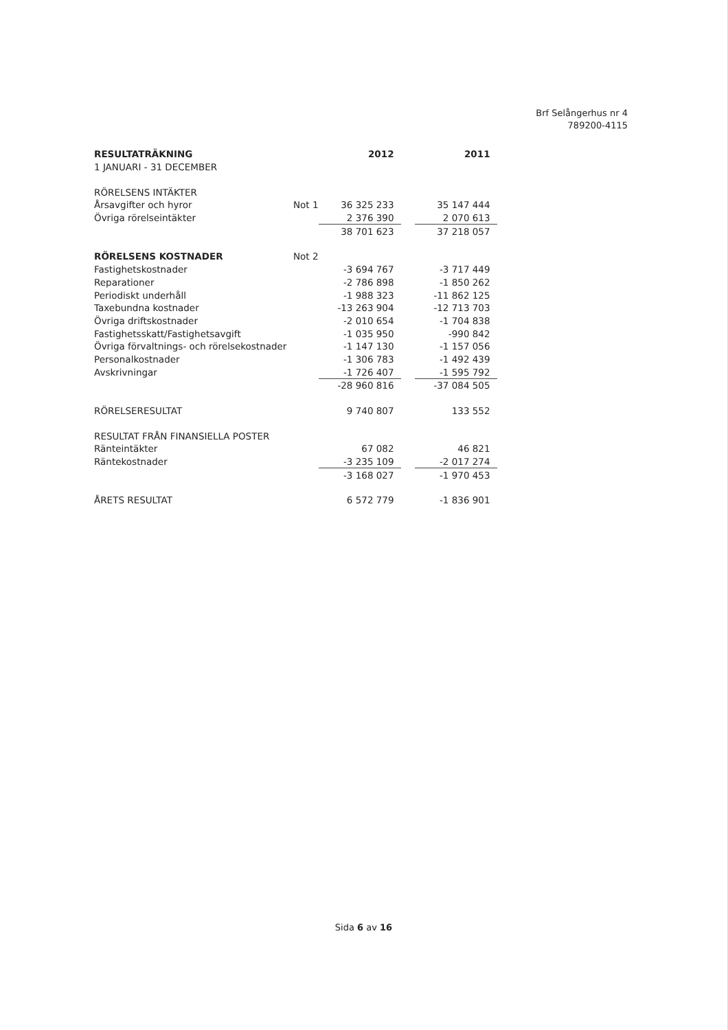Brf Selångerhus nr 4
789200-4115
| RESULTATRÄKNING | | 2012 | | 2011 |
| 1 JANUARI - 31 DECEMBER | | | | |
| RÖRELSENS INTÄKTER | | | | |
| Årsavgifter och hyror | Not 1 | 36 325 233 | | 35 147 444 |
| Övriga rörelseintäkter | | 2 376 390 | | 2 070 613 |
| | | 38 701 623 | | 37 218 057 |
| RÖRELSENS KOSTNADER | Not 2 | | | |
| Fastighetskostnader | | -3 694 767 | | -3 717 449 |
| Reparationer | | -2 786 898 | | -1 850 262 |
| Periodiskt underhåll | | -1 988 323 | | -11 862 125 |
| Taxebundna kostnader | | -13 263 904 | | -12 713 703 |
| Övriga driftskostnader | | -2 010 654 | | -1 704 838 |
| Fastighetsskatt/Fastighetsavgift | | -1 035 950 | | -990 842 |
| Övriga förvaltnings- och rörelsekostnader | | -1 147 130 | | -1 157 056 |
| Personalkostnader | | -1 306 783 | | -1 492 439 |
| Avskrivningar | | -1 726 407 | | -1 595 792 |
| | | -28 960 816 | | -37 084 505 |
| RÖRELSERESULTAT | | 9 740 807 | | 133 552 |
| RESULTAT FRÅN FINANSIELLA POSTER | | | | |
| Ränteintäkter | | 67 082 | | 46 821 |
| Räntekostnader | | -3 235 109 | | -2 017 274 |
| | | -3 168 027 | | -1 970 453 |
| ÅRETS RESULTAT | | 6 572 779 | | -1 836 901 |
Sida 6 av 16